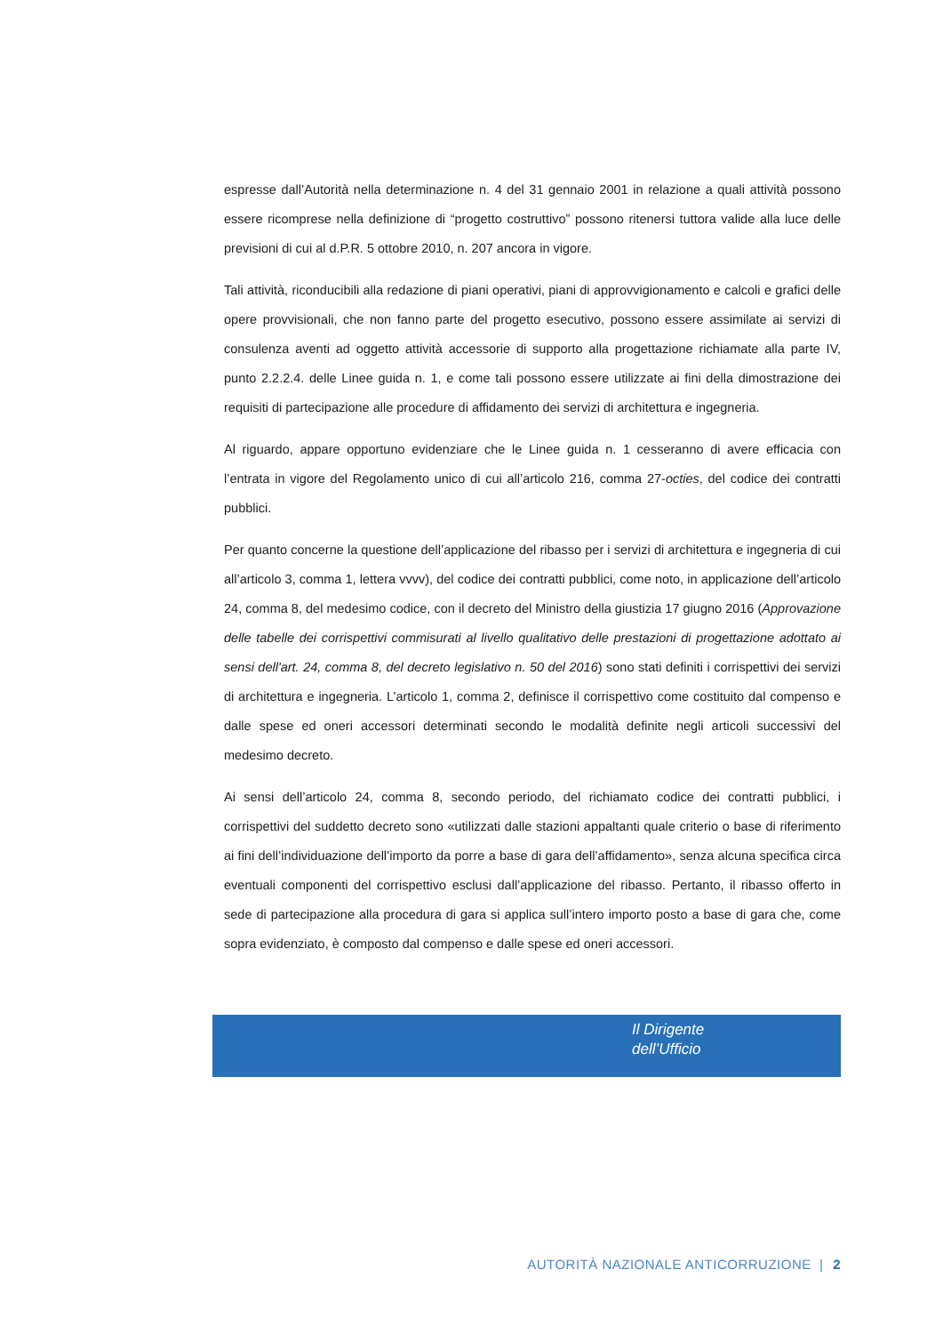espresse dall’Autorità nella determinazione n. 4 del 31 gennaio 2001 in relazione a quali attività possono essere ricomprese nella definizione di “progetto costruttivo” possono ritenersi tuttora valide alla luce delle previsioni di cui al d.P.R. 5 ottobre 2010, n. 207 ancora in vigore.
Tali attività, riconducibili alla redazione di piani operativi, piani di approvvigionamento e calcoli e grafici delle opere provvisionali, che non fanno parte del progetto esecutivo, possono essere assimilate ai servizi di consulenza aventi ad oggetto attività accessorie di supporto alla progettazione richiamate alla parte IV, punto 2.2.2.4. delle Linee guida n. 1, e come tali possono essere utilizzate ai fini della dimostrazione dei requisiti di partecipazione alle procedure di affidamento dei servizi di architettura e ingegneria.
Al riguardo, appare opportuno evidenziare che le Linee guida n. 1 cesseranno di avere efficacia con l’entrata in vigore del Regolamento unico di cui all’articolo 216, comma 27-octies, del codice dei contratti pubblici.
Per quanto concerne la questione dell’applicazione del ribasso per i servizi di architettura e ingegneria di cui all’articolo 3, comma 1, lettera vvvv), del codice dei contratti pubblici, come noto, in applicazione dell’articolo 24, comma 8, del medesimo codice, con il decreto del Ministro della giustizia 17 giugno 2016 (Approvazione delle tabelle dei corrispettivi commisurati al livello qualitativo delle prestazioni di progettazione adottato ai sensi dell'art. 24, comma 8, del decreto legislativo n. 50 del 2016) sono stati definiti i corrispettivi dei servizi di architettura e ingegneria. L’articolo 1, comma 2, definisce il corrispettivo come costituito dal compenso e dalle spese ed oneri accessori determinati secondo le modalità definite negli articoli successivi del medesimo decreto.
Ai sensi dell’articolo 24, comma 8, secondo periodo, del richiamato codice dei contratti pubblici, i corrispettivi del suddetto decreto sono «utilizzati dalle stazioni appaltanti quale criterio o base di riferimento ai fini dell’individuazione dell’importo da porre a base di gara dell’affidamento», senza alcuna specifica circa eventuali componenti del corrispettivo esclusi dall’applicazione del ribasso. Pertanto, il ribasso offerto in sede di partecipazione alla procedura di gara si applica sull’intero importo posto a base di gara che, come sopra evidenziato, è composto dal compenso e dalle spese ed oneri accessori.
Il Dirigente
dell’Ufficio
AUTORITÀ NAZIONALE ANTICORRUZIONE | 2